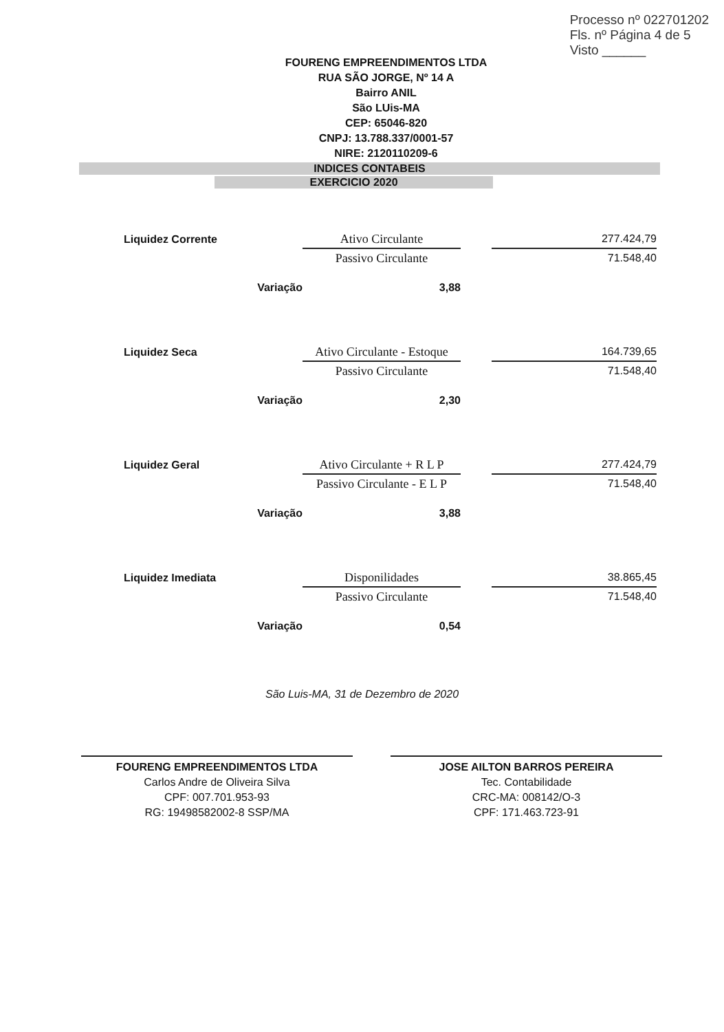Processo nº 022701202
Fls. nº Página 4 de 5
Visto ______
FOURENG EMPREENDIMENTOS LTDA
RUA SÃO JORGE, Nº 14 A
Bairro ANIL
São LUis-MA
CEP: 65046-820
CNPJ: 13.788.337/0001-57
NIRE: 2120110209-6
INDICES CONTABEIS
EXERCICIO 2020
| Liquidez Corrente | Ativo Circulante | | 277.424,79 |
| | Passivo Circulante | | 71.548,40 |
| Variação | 3,88 | | |
| Liquidez Seca | Ativo Circulante - Estoque | | 164.739,65 |
| | Passivo Circulante | | 71.548,40 |
| Variação | 2,30 | | |
| Liquidez Geral | Ativo Circulante + R L P | | 277.424,79 |
| | Passivo Circulante - E L P | | 71.548,40 |
| Variação | 3,88 | | |
| Liquidez Imediata | Disponilidades | | 38.865,45 |
| | Passivo Circulante | | 71.548,40 |
| Variação | 0,54 | | |
São Luis-MA, 31 de Dezembro de 2020
FOURENG EMPREENDIMENTOS LTDA
Carlos Andre de Oliveira Silva
CPF: 007.701.953-93
RG: 19498582002-8 SSP/MA
JOSE AILTON BARROS PEREIRA
Tec. Contabilidade
CRC-MA: 008142/O-3
CPF: 171.463.723-91